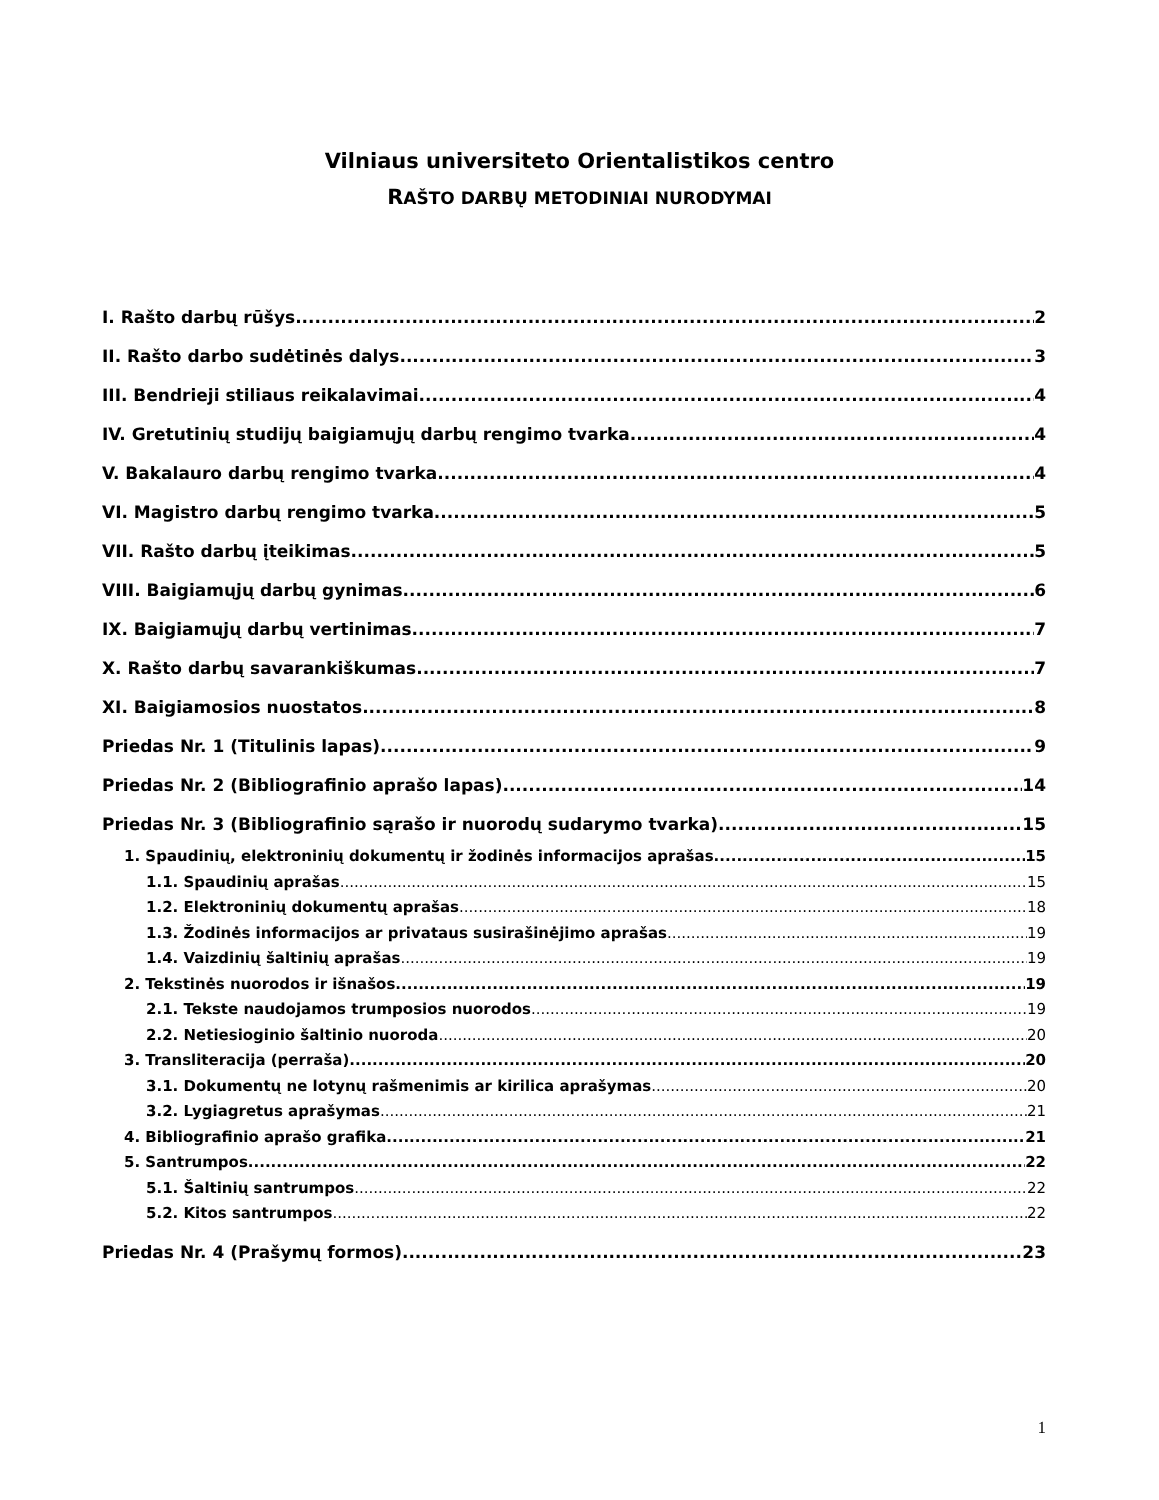Vilniaus universiteto Orientalistikos centro
RAŠTO DARBŲ METODINIAI NURODYMAI
I. Rašto darbų rūšys 2
II. Rašto darbo sudėtinės dalys 3
III. Bendrieji stiliaus reikalavimai 4
IV. Gretutinių studijų baigiamųjų darbų rengimo tvarka 4
V. Bakalauro darbų rengimo tvarka 4
VI. Magistro darbų rengimo tvarka 5
VII. Rašto darbų įteikimas 5
VIII. Baigiamųjų darbų gynimas 6
IX. Baigiamųjų darbų vertinimas 7
X. Rašto darbų savarankiškumas 7
XI. Baigiamosios nuostatos 8
Priedas Nr. 1 (Titulinis lapas) 9
Priedas Nr. 2 (Bibliografinio aprašo lapas) 14
Priedas Nr. 3 (Bibliografinio sąrašo ir nuorodų sudarymo tvarka) 15
1. Spaudinių, elektroninių dokumentų ir žodinės informacijos aprašas 15
1.1. Spaudinių aprašas 15
1.2. Elektroninių dokumentų aprašas 18
1.3. Žodinės informacijos ar privataus susirašinėjimo aprašas 19
1.4. Vaizdinių šaltinių aprašas 19
2. Tekstinės nuorodos ir išnašos 19
2.1. Tekste naudojamos trumposios nuorodos 19
2.2. Netiesioginio šaltinio nuoroda 20
3. Transliteracija (perraša) 20
3.1. Dokumentų ne lotynų rašmenimis ar kirilica aprašymas 20
3.2. Lygiagretus aprašymas 21
4. Bibliografinio aprašo grafika 21
5. Santrumpos 22
5.1. Šaltinių santrumpos 22
5.2. Kitos santrumpos 22
Priedas Nr. 4 (Prašymų formos) 23
1